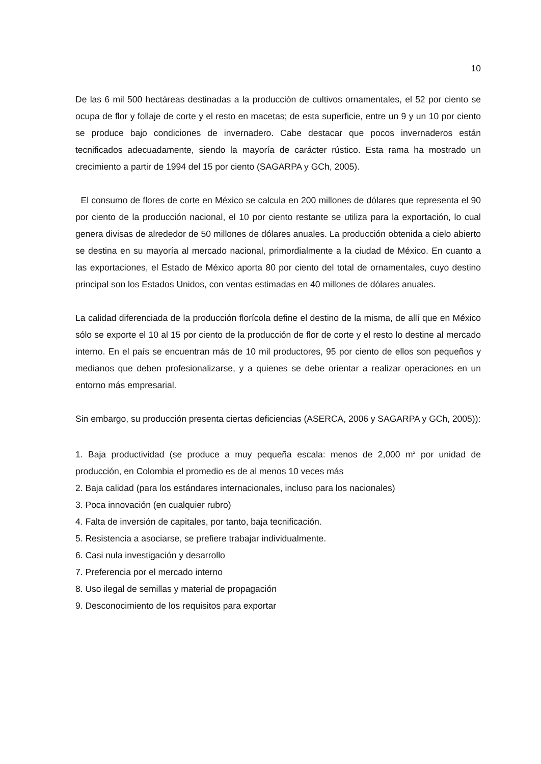10
De las 6 mil 500 hectáreas destinadas a la producción de cultivos ornamentales, el 52 por ciento se ocupa de flor y follaje de corte y el resto en macetas; de esta superficie, entre un 9 y un 10 por ciento se produce bajo condiciones de invernadero. Cabe destacar que pocos invernaderos están tecnificados adecuadamente, siendo la mayoría de carácter rústico. Esta rama ha mostrado un crecimiento a partir de 1994 del 15 por ciento (SAGARPA y GCh, 2005).
El consumo de flores de corte en México se calcula en 200 millones de dólares que representa el 90 por ciento de la producción nacional, el 10 por ciento restante se utiliza para la exportación, lo cual genera divisas de alrededor de 50 millones de dólares anuales. La producción obtenida a cielo abierto se destina en su mayoría al mercado nacional, primordialmente a la ciudad de México. En cuanto a las exportaciones, el Estado de México aporta 80 por ciento del total de ornamentales, cuyo destino principal son los Estados Unidos, con ventas estimadas en 40 millones de dólares anuales.
La calidad diferenciada de la producción florícola define el destino de la misma, de allí que en México sólo se exporte el 10 al 15 por ciento de la producción de flor de corte y el resto lo destine al mercado interno. En el país se encuentran más de 10 mil productores, 95 por ciento de ellos son pequeños y medianos que deben profesionalizarse, y a quienes se debe orientar a realizar operaciones en un entorno más empresarial.
Sin embargo, su producción presenta ciertas deficiencias (ASERCA, 2006 y SAGARPA y GCh, 2005)):
1. Baja productividad (se produce a muy pequeña escala: menos de 2,000 m<sup>2</sup> por unidad de producción, en Colombia el promedio es de al menos 10 veces más
2. Baja calidad (para los estándares internacionales, incluso para los nacionales)
3. Poca innovación (en cualquier rubro)
4. Falta de inversión de capitales, por tanto, baja tecnificación.
5. Resistencia a asociarse, se prefiere trabajar individualmente.
6. Casi nula investigación y desarrollo
7. Preferencia por el mercado interno
8. Uso ilegal de semillas y material de propagación
9. Desconocimiento de los requisitos para exportar